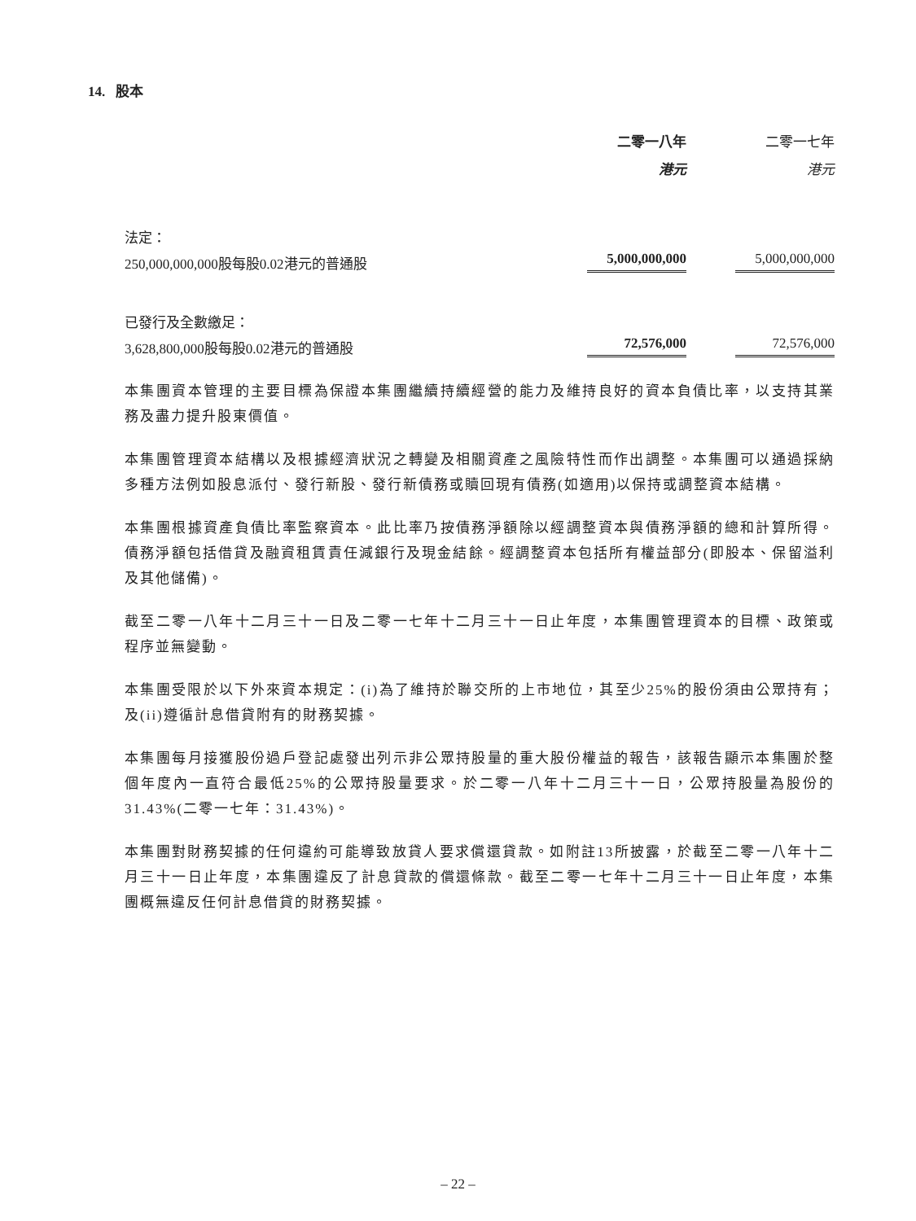14. 股本
| | 二零一八年 | 二零一七年 |
| --- | --- | --- |
| | 港元 | 港元 |
| 法定： | | |
| 250,000,000,000股每股0.02港元的普通股 | 5,000,000,000 | 5,000,000,000 |
| 已發行及全數繳足： | | |
| 3,628,800,000股每股0.02港元的普通股 | 72,576,000 | 72,576,000 |
本集團資本管理的主要目標為保證本集團繼續持續經營的能力及維持良好的資本負債比率，以支持其業務及盡力提升股東價值。
本集團管理資本結構以及根據經濟狀況之轉變及相關資產之風險特性而作出調整。本集團可以通過採納多種方法例如股息派付、發行新股、發行新債務或贖回現有債務(如適用)以保持或調整資本結構。
本集團根據資產負債比率監察資本。此比率乃按債務淨額除以經調整資本與債務淨額的總和計算所得。債務淨額包括借貸及融資租賃責任減銀行及現金結餘。經調整資本包括所有權益部分(即股本、保留溢利及其他儲備)。
截至二零一八年十二月三十一日及二零一七年十二月三十一日止年度，本集團管理資本的目標、政策或程序並無變動。
本集團受限於以下外來資本規定：(i)為了維持於聯交所的上市地位，其至少25%的股份須由公眾持有；及(ii)遵循計息借貸附有的財務契據。
本集團每月接獲股份過戶登記處發出列示非公眾持股量的重大股份權益的報告，該報告顯示本集團於整個年度內一直符合最低25%的公眾持股量要求。於二零一八年十二月三十一日，公眾持股量為股份的31.43%(二零一七年：31.43%)。
本集團對財務契據的任何違約可能導致放貸人要求償還貸款。如附註13所披露，於截至二零一八年十二月三十一日止年度，本集團違反了計息貸款的償還條款。截至二零一七年十二月三十一日止年度，本集團概無違反任何計息借貸的財務契據。
– 22 –